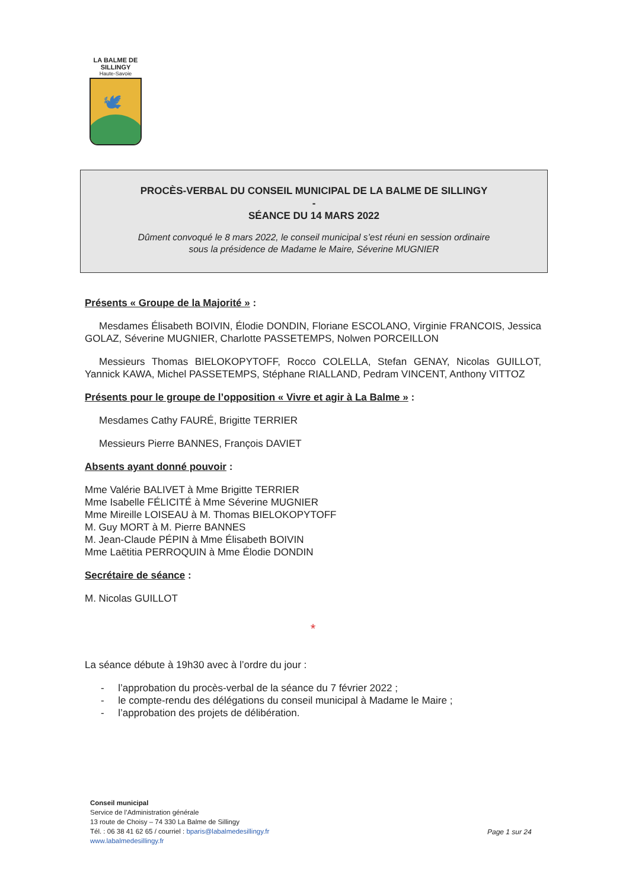LA BALME DE SILLINGY
Haute-Savoie
🕊
PROCÈS-VERBAL DU CONSEIL MUNICIPAL DE LA BALME DE SILLINGY
-
SÉANCE DU 14 MARS 2022
Dûment convoqué le 8 mars 2022, le conseil municipal s’est réuni en session ordinaire
sous la présidence de Madame le Maire, Séverine MUGNIER
Présents « Groupe de la Majorité » :
Mesdames Élisabeth BOIVIN, Élodie DONDIN, Floriane ESCOLANO, Virginie FRANCOIS, Jessica GOLAZ, Séverine MUGNIER, Charlotte PASSETEMPS, Nolwen PORCEILLON
Messieurs Thomas BIELOKOPYTOFF, Rocco COLELLA, Stefan GENAY, Nicolas GUILLOT, Yannick KAWA, Michel PASSETEMPS, Stéphane RIALLAND, Pedram VINCENT, Anthony VITTOZ
Présents pour le groupe de l’opposition « Vivre et agir à La Balme » :
Mesdames Cathy FAURÉ, Brigitte TERRIER
Messieurs Pierre BANNES, François DAVIET
Absents ayant donné pouvoir :
Mme Valérie BALIVET à Mme Brigitte TERRIER
Mme Isabelle FÉLICITÉ à Mme Séverine MUGNIER
Mme Mireille LOISEAU à M. Thomas BIELOKOPYTOFF
M. Guy MORT à M. Pierre BANNES
M. Jean-Claude PÉPIN à Mme Élisabeth BOIVIN
Mme Laëtitia PERROQUIN à Mme Élodie DONDIN
Secrétaire de séance :
M. Nicolas GUILLOT
*
La séance débute à 19h30 avec à l’ordre du jour :
- l’approbation du procès-verbal de la séance du 7 février 2022 ;
- le compte-rendu des délégations du conseil municipal à Madame le Maire ;
- l’approbation des projets de délibération.
Conseil municipal
Service de l’Administration générale
13 route de Choisy – 74 330 La Balme de Sillingy
Tél. : 06 38 41 62 65 / courriel : bparis@labalmedesillingy.fr
www.labalmedesillingy.fr
Page 1 sur 24